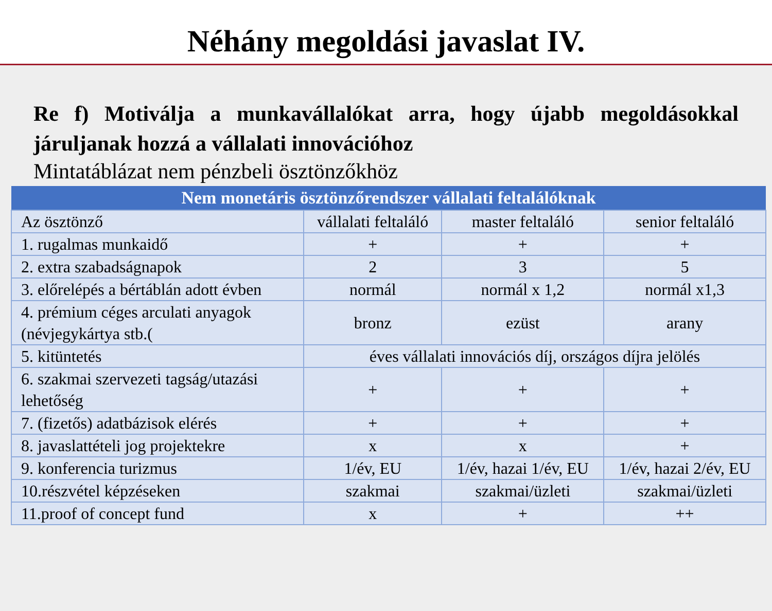Néhány megoldási javaslat IV.
Re f) Motiválja a munkavállalókat arra, hogy újabb megoldásokkal járuljanak hozzá a vállalati innovációhoz
Mintatáblázat nem pénzbeli ösztönzőkhöz
| Nem monetáris ösztönzőrendszer vállalati feltalálóknak | | | |
| --- | --- | --- | --- |
| Az ösztönző | vállalati feltaláló | master feltaláló | senior feltaláló |
| 1. rugalmas munkaidő | + | + | + |
| 2. extra szabadságnapok | 2 | 3 | 5 |
| 3. előrelépés a bértáblán adott évben | normál | normál x 1,2 | normál x1,3 |
| 4. prémium céges arculati anyagok (névjegykártya stb.( | bronz | ezüst | arany |
| 5. kitüntetés | éves vállalati innovációs díj, országos díjra jelölés | | |
| 6. szakmai szervezeti tagság/utazási lehetőség | + | + | + |
| 7. (fizetős) adatbázisok elérés | + | + | + |
| 8. javaslattételi jog projektekre | x | x | + |
| 9. konferencia turizmus | 1/év, EU | 1/év, hazai 1/év, EU | 1/év, hazai 2/év, EU |
| 10.részvétel képzéseken | szakmai | szakmai/üzleti | szakmai/üzleti |
| 11.proof of concept fund | x | + | ++ |